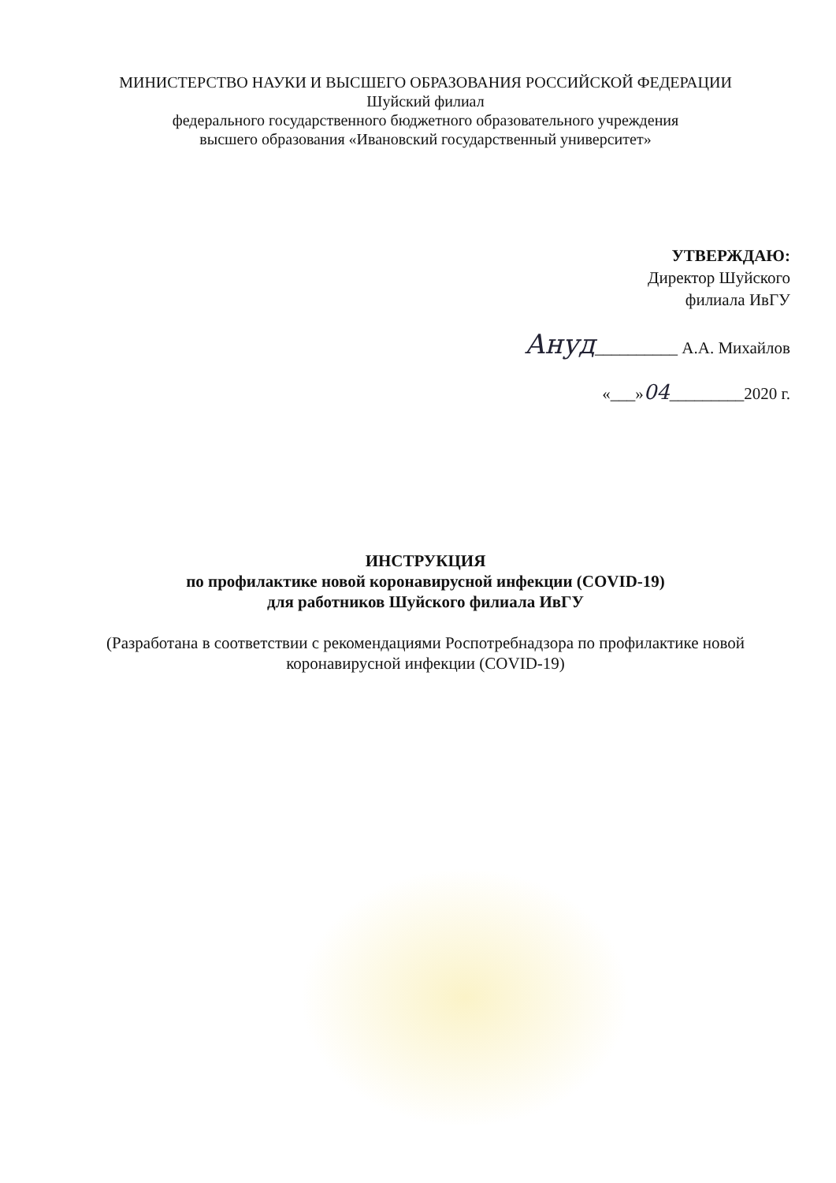МИНИСТЕРСТВО НАУКИ И ВЫСШЕГО ОБРАЗОВАНИЯ РОССИЙСКОЙ ФЕДЕРАЦИИ
Шуйский филиал
федерального государственного бюджетного образовательного учреждения
высшего образования «Ивановский государственный университет»
УТВЕРЖДАЮ:
Директор Шуйского
филиала ИвГУ
Ануд__________ А.А. Михайлов
«___»04_________2020 г.
ИНСТРУКЦИЯ
по профилактике новой коронавирусной инфекции (COVID-19)
для работников Шуйского филиала ИвГУ
(Разработана в соответствии с рекомендациями Роспотребнадзора по профилактике новой коронавирусной инфекции (COVID-19)